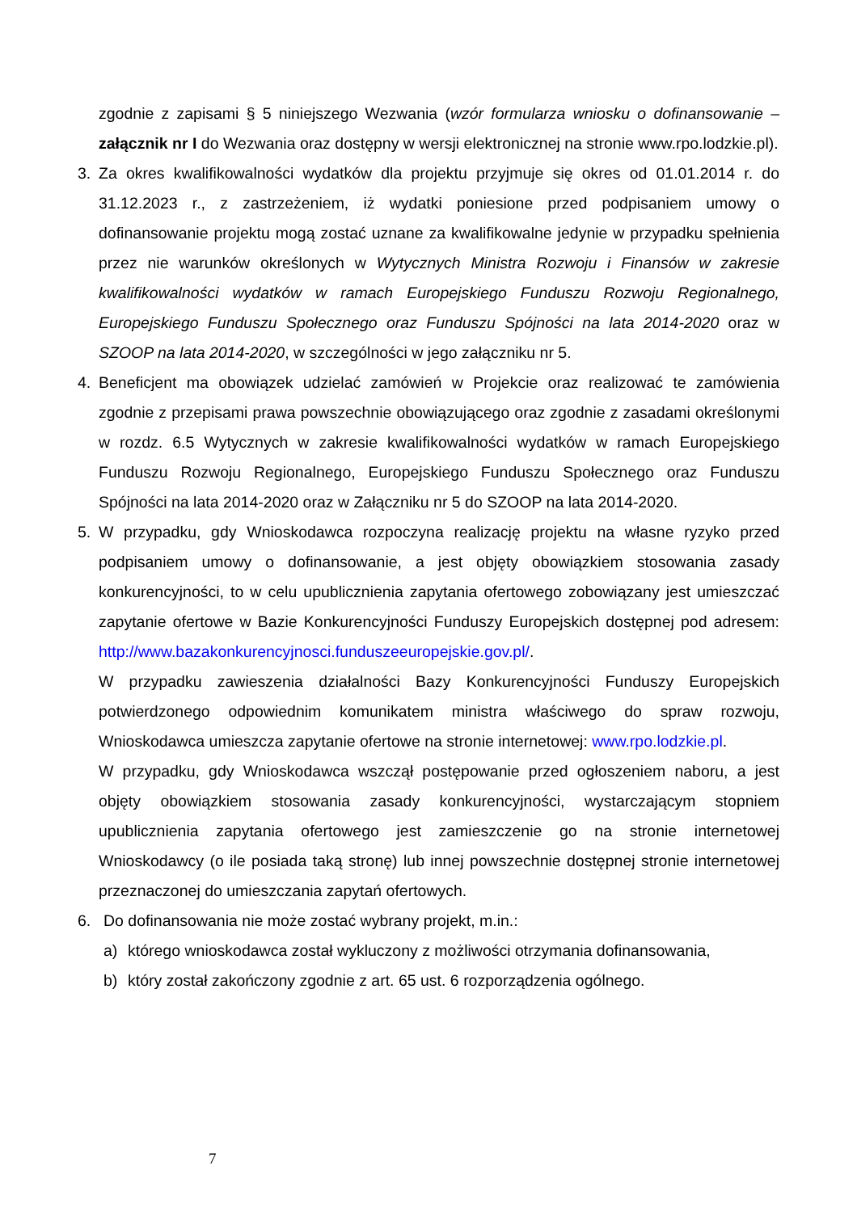zgodnie z zapisami § 5 niniejszego Wezwania (wzór formularza wniosku o dofinansowanie – załącznik nr I do Wezwania oraz dostępny w wersji elektronicznej na stronie www.rpo.lodzkie.pl).
3. Za okres kwalifikowalności wydatków dla projektu przyjmuje się okres od 01.01.2014 r. do 31.12.2023 r., z zastrzeżeniem, iż wydatki poniesione przed podpisaniem umowy o dofinansowanie projektu mogą zostać uznane za kwalifikowalne jedynie w przypadku spełnienia przez nie warunków określonych w Wytycznych Ministra Rozwoju i Finansów w zakresie kwalifikowalności wydatków w ramach Europejskiego Funduszu Rozwoju Regionalnego, Europejskiego Funduszu Społecznego oraz Funduszu Spójności na lata 2014-2020 oraz w SZOOP na lata 2014-2020, w szczególności w jego załączniku nr 5.
4. Beneficjent ma obowiązek udzielać zamówień w Projekcie oraz realizować te zamówienia zgodnie z przepisami prawa powszechnie obowiązującego oraz zgodnie z zasadami określonymi w rozdz. 6.5 Wytycznych w zakresie kwalifikowalności wydatków w ramach Europejskiego Funduszu Rozwoju Regionalnego, Europejskiego Funduszu Społecznego oraz Funduszu Spójności na lata 2014-2020 oraz w Załączniku nr 5 do SZOOP na lata 2014-2020.
5. W przypadku, gdy Wnioskodawca rozpoczyna realizację projektu na własne ryzyko przed podpisaniem umowy o dofinansowanie, a jest objęty obowiązkiem stosowania zasady konkurencyjności, to w celu upublicznienia zapytania ofertowego zobowiązany jest umieszczać zapytanie ofertowe w Bazie Konkurencyjności Funduszy Europejskich dostępnej pod adresem: http://www.bazakonkurencyjnosci.funduszeeuropejskie.gov.pl/.
W przypadku zawieszenia działalności Bazy Konkurencyjności Funduszy Europejskich potwierdzonego odpowiednim komunikatem ministra właściwego do spraw rozwoju, Wnioskodawca umieszcza zapytanie ofertowe na stronie internetowej: www.rpo.lodzkie.pl.
W przypadku, gdy Wnioskodawca wszczął postępowanie przed ogłoszeniem naboru, a jest objęty obowiązkiem stosowania zasady konkurencyjności, wystarczającym stopniem upublicznienia zapytania ofertowego jest zamieszczenie go na stronie internetowej Wnioskodawcy (o ile posiada taką stronę) lub innej powszechnie dostępnej stronie internetowej przeznaczonej do umieszczania zapytań ofertowych.
6. Do dofinansowania nie może zostać wybrany projekt, m.in.:
a) którego wnioskodawca został wykluczony z możliwości otrzymania dofinansowania,
b) który został zakończony zgodnie z art. 65 ust. 6 rozporządzenia ogólnego.
7